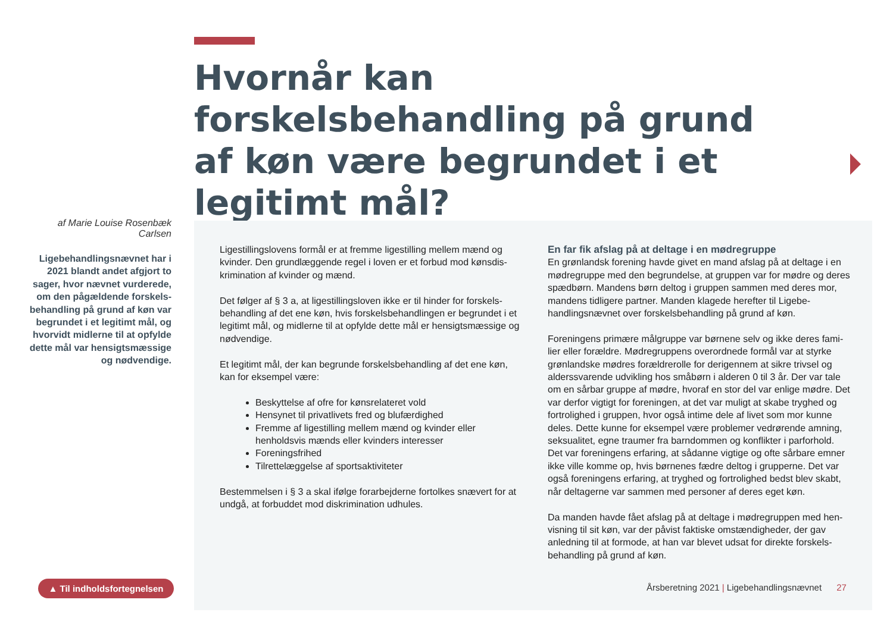Hvornår kan forskelsbehandling på grund af køn være begrundet i et legitimt mål?
af Marie Louise Rosenbæk Carlsen
Ligebehandlingsnævnet har i 2021 blandt andet afgjort to sager, hvor nævnet vurderede, om den pågældende forskels­behandling på grund af køn var begrundet i et legitimt mål, og hvorvidt midlerne til at op­fylde dette mål var hensigts­mæssige og nødvendige.
Ligestillingslovens formål er at fremme ligestilling mellem mænd og kvinder. Den grundlæggende regel i loven er et forbud mod kønsdis­krimination af kvinder og mænd.
Det følger af § 3 a, at ligestillingsloven ikke er til hinder for forskels­behandling af det ene køn, hvis forskelsbehandlingen er begrundet i et legitimt mål, og midlerne til at opfylde dette mål er hensigtsmæssi­ge og nødvendige.
Et legitimt mål, der kan begrunde forskelsbehandling af det ene køn, kan for eksempel være:
Beskyttelse af ofre for kønsrelateret vold
Hensynet til privatlivets fred og blufærdighed
Fremme af ligestilling mellem mænd og kvinder eller henholdsvis mænds eller kvinders interesser
Foreningsfrihed
Tilrettelæggelse af sportsaktiviteter
Bestemmelsen i § 3 a skal ifølge forarbejderne fortolkes snævert for at undgå, at forbuddet mod diskrimination udhules.
En far fik afslag på at deltage i en mødregruppe
En grønlandsk forening havde givet en mand afslag på at deltage i en mødregruppe med den begrundelse, at gruppen var for mødre og deres spædbørn. Mandens børn deltog i gruppen sammen med deres mor, mandens tidligere partner. Manden klagede herefter til Ligebe­handlingsnævnet over forskelsbehandling på grund af køn.
Foreningens primære målgruppe var børnene selv og ikke deres fami­lier eller forældre. Mødregruppens overordnede formål var at styrke grønlandske mødres forældrerolle for derigennem at sikre trivsel og alderssvarende udvikling hos småbørn i alderen 0 til 3 år. Der var tale om en sårbar gruppe af mødre, hvoraf en stor del var enlige mødre. Det var derfor vigtigt for foreningen, at det var muligt at skabe tryghed og fortrolighed i gruppen, hvor også intime dele af livet som mor kunne deles. Dette kunne for eksempel være problemer vedrørende amning, seksualitet, egne traumer fra barndommen og konflikter i parforhold. Det var foreningens erfaring, at sådanne vigtige og ofte sårbare emner ikke ville komme op, hvis børnenes fædre deltog i grupperne. Det var også foreningens erfaring, at tryghed og fortrolighed bedst blev skabt, når deltagerne var sammen med personer af deres eget køn.
Da manden havde fået afslag på at deltage i mødregruppen med hen­visning til sit køn, var der påvist faktiske omstændigheder, der gav anledning til at formode, at han var blevet udsat for direkte forskels­behandling på grund af køn.
▲ Til indholdsfortegnelsen
Årsberetning 2021 | Ligebehandlingsnævnet 27